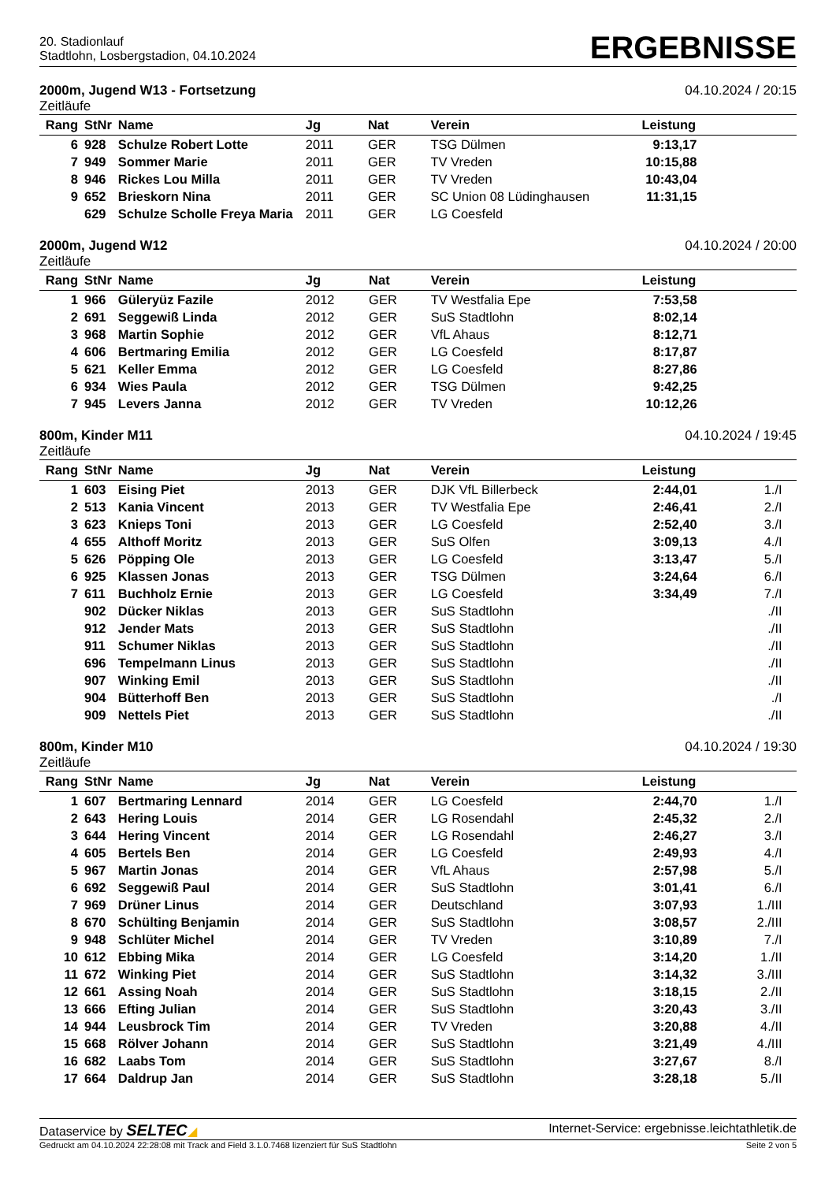20. Stadionlauf
Stadtlohn, Losbergstadion, 04.10.2024
ERGEBNISSE
2000m, Jugend W13 - Fortsetzung
Zeitläufe
04.10.2024 / 20:15
| Rang | StNr | Name | Jg | Nat | Verein | Leistung | | |
| --- | --- | --- | --- | --- | --- | --- | --- | --- |
| 6 | 928 | Schulze Robert Lotte | 2011 | GER | TSG Dülmen | 9:13,17 | | |
| 7 | 949 | Sommer Marie | 2011 | GER | TV Vreden | 10:15,88 | | |
| 8 | 946 | Rickes Lou Milla | 2011 | GER | TV Vreden | 10:43,04 | | |
| 9 | 652 | Brieskorn Nina | 2011 | GER | SC Union 08 Lüdinghausen | 11:31,15 | | |
| | 629 | Schulze Scholle Freya Maria | 2011 | GER | LG Coesfeld | | | |
2000m, Jugend W12
Zeitläufe
04.10.2024 / 20:00
| Rang | StNr | Name | Jg | Nat | Verein | Leistung | | |
| --- | --- | --- | --- | --- | --- | --- | --- | --- |
| 1 | 966 | Güleryüz Fazile | 2012 | GER | TV Westfalia Epe | 7:53,58 | | |
| 2 | 691 | Seggewiß Linda | 2012 | GER | SuS Stadtlohn | 8:02,14 | | |
| 3 | 968 | Martin Sophie | 2012 | GER | VfL Ahaus | 8:12,71 | | |
| 4 | 606 | Bertmaring Emilia | 2012 | GER | LG Coesfeld | 8:17,87 | | |
| 5 | 621 | Keller Emma | 2012 | GER | LG Coesfeld | 8:27,86 | | |
| 6 | 934 | Wies Paula | 2012 | GER | TSG Dülmen | 9:42,25 | | |
| 7 | 945 | Levers Janna | 2012 | GER | TV Vreden | 10:12,26 | | |
800m, Kinder M11
Zeitläufe
04.10.2024 / 19:45
| Rang | StNr | Name | Jg | Nat | Verein | Leistung | | |
| --- | --- | --- | --- | --- | --- | --- | --- | --- |
| 1 | 603 | Eising Piet | 2013 | GER | DJK VfL Billerbeck | 2:44,01 | 1./I | |
| 2 | 513 | Kania Vincent | 2013 | GER | TV Westfalia Epe | 2:46,41 | 2./I | |
| 3 | 623 | Knieps Toni | 2013 | GER | LG Coesfeld | 2:52,40 | 3./I | |
| 4 | 655 | Althoff Moritz | 2013 | GER | SuS Olfen | 3:09,13 | 4./I | |
| 5 | 626 | Pöpping Ole | 2013 | GER | LG Coesfeld | 3:13,47 | 5./I | |
| 6 | 925 | Klassen Jonas | 2013 | GER | TSG Dülmen | 3:24,64 | 6./I | |
| 7 | 611 | Buchholz Ernie | 2013 | GER | LG Coesfeld | 3:34,49 | 7./I | |
| | 902 | Dücker Niklas | 2013 | GER | SuS Stadtlohn | | ./II | |
| | 912 | Jender Mats | 2013 | GER | SuS Stadtlohn | | ./II | |
| | 911 | Schumer Niklas | 2013 | GER | SuS Stadtlohn | | ./II | |
| | 696 | Tempelmann Linus | 2013 | GER | SuS Stadtlohn | | ./II | |
| | 907 | Winking Emil | 2013 | GER | SuS Stadtlohn | | ./II | |
| | 904 | Bütterhoff Ben | 2013 | GER | SuS Stadtlohn | | ./I | |
| | 909 | Nettels Piet | 2013 | GER | SuS Stadtlohn | | ./II | |
800m, Kinder M10
Zeitläufe
04.10.2024 / 19:30
| Rang | StNr | Name | Jg | Nat | Verein | Leistung | | |
| --- | --- | --- | --- | --- | --- | --- | --- | --- |
| 1 | 607 | Bertmaring Lennard | 2014 | GER | LG Coesfeld | 2:44,70 | 1./I | |
| 2 | 643 | Hering Louis | 2014 | GER | LG Rosendahl | 2:45,32 | 2./I | |
| 3 | 644 | Hering Vincent | 2014 | GER | LG Rosendahl | 2:46,27 | 3./I | |
| 4 | 605 | Bertels Ben | 2014 | GER | LG Coesfeld | 2:49,93 | 4./I | |
| 5 | 967 | Martin Jonas | 2014 | GER | VfL Ahaus | 2:57,98 | 5./I | |
| 6 | 692 | Seggewiß Paul | 2014 | GER | SuS Stadtlohn | 3:01,41 | 6./I | |
| 7 | 969 | Drüner Linus | 2014 | GER | Deutschland | 3:07,93 | 1./III | |
| 8 | 670 | Schülting Benjamin | 2014 | GER | SuS Stadtlohn | 3:08,57 | 2./III | |
| 9 | 948 | Schlüter Michel | 2014 | GER | TV Vreden | 3:10,89 | 7./I | |
| 10 | 612 | Ebbing Mika | 2014 | GER | LG Coesfeld | 3:14,20 | 1./II | |
| 11 | 672 | Winking Piet | 2014 | GER | SuS Stadtlohn | 3:14,32 | 3./III | |
| 12 | 661 | Assing Noah | 2014 | GER | SuS Stadtlohn | 3:18,15 | 2./II | |
| 13 | 666 | Efting Julian | 2014 | GER | SuS Stadtlohn | 3:20,43 | 3./II | |
| 14 | 944 | Leusbrock Tim | 2014 | GER | TV Vreden | 3:20,88 | 4./II | |
| 15 | 668 | Rölver Johann | 2014 | GER | SuS Stadtlohn | 3:21,49 | 4./III | |
| 16 | 682 | Laabs Tom | 2014 | GER | SuS Stadtlohn | 3:27,67 | 8./I | |
| 17 | 664 | Daldrup Jan | 2014 | GER | SuS Stadtlohn | 3:28,18 | 5./II | |
Dataservice by SELTEC◢ Internet-Service: ergebnisse.leichtathletik.de
Gedruckt am 04.10.2024 22:28:08 mit Track and Field 3.1.0.7468 lizenziert für SuS Stadtlohn
Seite 2 von 5